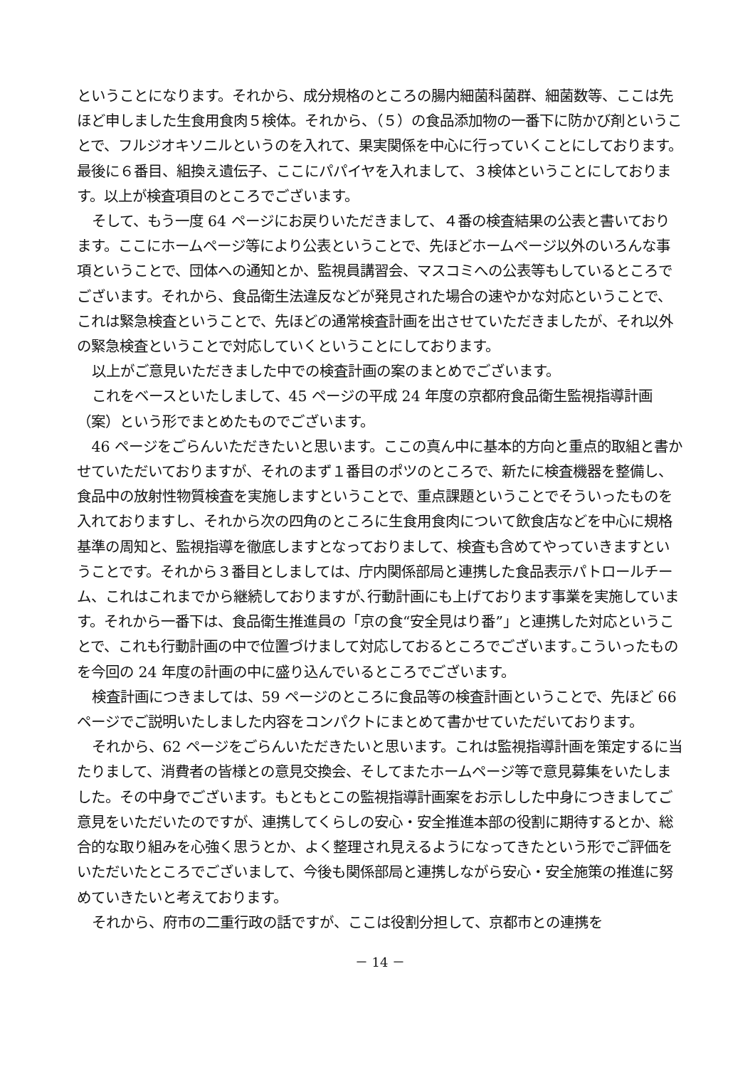ということになります。それから、成分規格のところの腸内細菌科菌群、細菌数等、ここは先ほど申しました生食用食肉５検体。それから、（５）の食品添加物の一番下に防かび剤ということで、フルジオキソニルというのを入れて、果実関係を中心に行っていくことにしております。最後に６番目、組換え遺伝子、ここにパパイヤを入れまして、３検体ということにしております。以上が検査項目のところでございます。
そして、もう一度 64 ページにお戻りいただきまして、４番の検査結果の公表と書いております。ここにホームページ等により公表ということで、先ほどホームページ以外のいろんな事項ということで、団体への通知とか、監視員講習会、マスコミへの公表等もしているところでございます。それから、食品衛生法違反などが発見された場合の速やかな対応ということで、これは緊急検査ということで、先ほどの通常検査計画を出させていただきましたが、それ以外の緊急検査ということで対応していくということにしております。
以上がご意見いただきました中での検査計画の案のまとめでございます。
これをベースといたしまして、45 ページの平成 24 年度の京都府食品衛生監視指導計画（案）という形でまとめたものでございます。
46 ページをごらんいただきたいと思います。ここの真ん中に基本的方向と重点的取組と書かせていただいておりますが、それのまず１番目のポツのところで、新たに検査機器を整備し、食品中の放射性物質検査を実施しますということで、重点課題ということでそういったものを入れておりますし、それから次の四角のところに生食用食肉について飲食店などを中心に規格基準の周知と、監視指導を徹底しますとなっておりまして、検査も含めてやっていきますということです。それから３番目としましては、庁内関係部局と連携した食品表示パトロールチーム、これはこれまでから継続しておりますが､行動計画にも上げております事業を実施しています。それから一番下は、食品衛生推進員の「京の食“安全見はり番”」と連携した対応ということで、これも行動計画の中で位置づけまして対応しておるところでございます｡こういったものを今回の 24 年度の計画の中に盛り込んでいるところでございます。
検査計画につきましては、59 ページのところに食品等の検査計画ということで、先ほど 66 ページでご説明いたしました内容をコンパクトにまとめて書かせていただいております。
それから、62 ページをごらんいただきたいと思います。これは監視指導計画を策定するに当たりまして、消費者の皆様との意見交換会、そしてまたホームページ等で意見募集をいたしました。その中身でございます。もともとこの監視指導計画案をお示しした中身につきましてご意見をいただいたのですが、連携してくらしの安心・安全推進本部の役割に期待するとか、総合的な取り組みを心強く思うとか、よく整理され見えるようになってきたという形でご評価をいただいたところでございまして、今後も関係部局と連携しながら安心・安全施策の推進に努めていきたいと考えております。
それから、府市の二重行政の話ですが、ここは役割分担して、京都市との連携を
－ 14 －